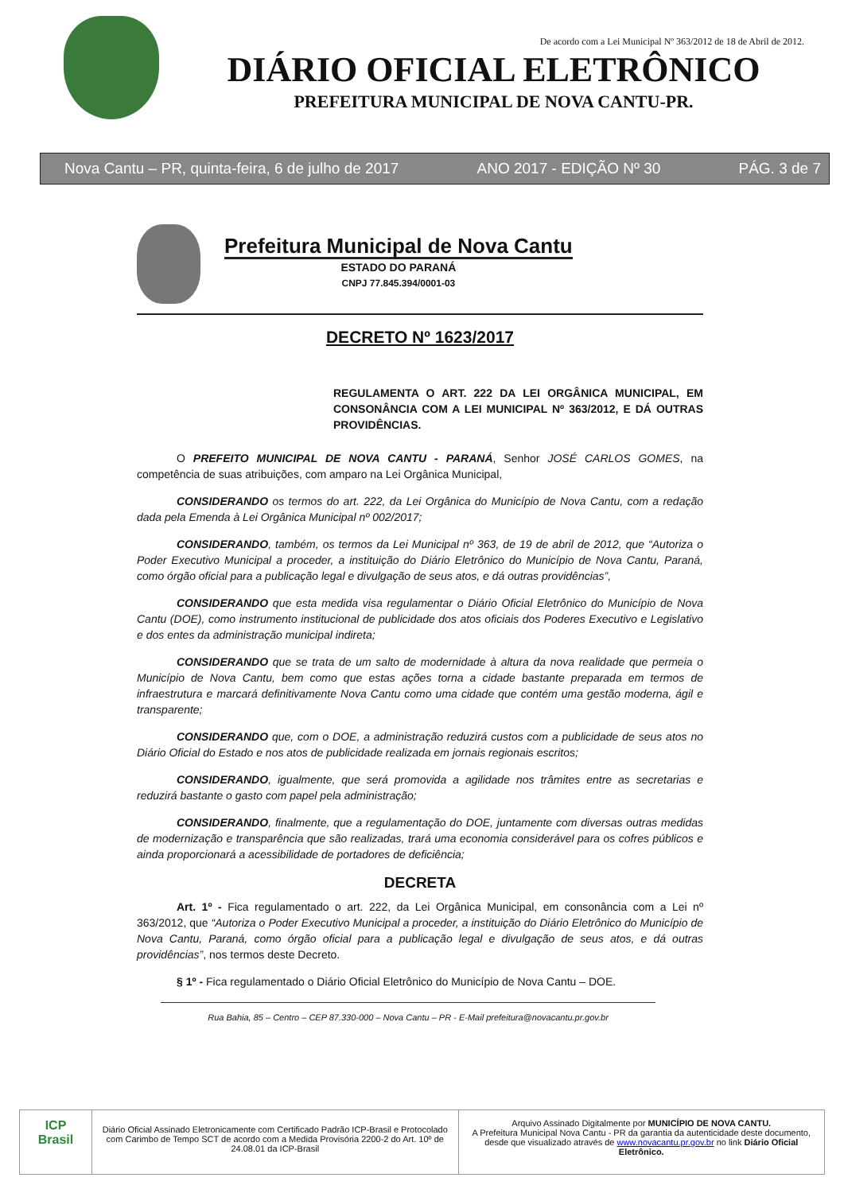De acordo com a Lei Municipal Nº 363/2012 de 18 de Abril de 2012.
DIÁRIO OFICIAL ELETRÔNICO
PREFEITURA MUNICIPAL DE NOVA CANTU-PR.
Nova Cantu – PR, quinta-feira, 6 de julho de 2017 ANO 2017 - EDIÇÃO Nº 30 PÁG. 3 de 7
Prefeitura Municipal de Nova Cantu
ESTADO DO PARANÁ
CNPJ 77.845.394/0001-03
DECRETO Nº 1623/2017
REGULAMENTA O ART. 222 DA LEI ORGÂNICA MUNICIPAL, EM CONSONÂNCIA COM A LEI MUNICIPAL Nº 363/2012, E DÁ OUTRAS PROVIDÊNCIAS.
O PREFEITO MUNICIPAL DE NOVA CANTU - PARANÁ, Senhor JOSÉ CARLOS GOMES, na competência de suas atribuições, com amparo na Lei Orgânica Municipal,
CONSIDERANDO os termos do art. 222, da Lei Orgânica do Município de Nova Cantu, com a redação dada pela Emenda à Lei Orgânica Municipal nº 002/2017;
CONSIDERANDO, também, os termos da Lei Municipal nº 363, de 19 de abril de 2012, que “Autoriza o Poder Executivo Municipal a proceder, a instituição do Diário Eletrônico do Município de Nova Cantu, Paraná, como órgão oficial para a publicação legal e divulgação de seus atos, e dá outras providências”,
CONSIDERANDO que esta medida visa regulamentar o Diário Oficial Eletrônico do Município de Nova Cantu (DOE), como instrumento institucional de publicidade dos atos oficiais dos Poderes Executivo e Legislativo e dos entes da administração municipal indireta;
CONSIDERANDO que se trata de um salto de modernidade à altura da nova realidade que permeia o Município de Nova Cantu, bem como que estas ações torna a cidade bastante preparada em termos de infraestrutura e marcará definitivamente Nova Cantu como uma cidade que contém uma gestão moderna, ágil e transparente;
CONSIDERANDO que, com o DOE, a administração reduzirá custos com a publicidade de seus atos no Diário Oficial do Estado e nos atos de publicidade realizada em jornais regionais escritos;
CONSIDERANDO, igualmente, que será promovida a agilidade nos trâmites entre as secretarias e reduzirá bastante o gasto com papel pela administração;
CONSIDERANDO, finalmente, que a regulamentação do DOE, juntamente com diversas outras medidas de modernização e transparência que são realizadas, trará uma economia considerável para os cofres públicos e ainda proporcionará a acessibilidade de portadores de deficiência;
DECRETA
Art. 1º - Fica regulamentado o art. 222, da Lei Orgânica Municipal, em consonância com a Lei nº 363/2012, que “Autoriza o Poder Executivo Municipal a proceder, a instituição do Diário Eletrônico do Município de Nova Cantu, Paraná, como órgão oficial para a publicação legal e divulgação de seus atos, e dá outras providências”, nos termos deste Decreto.
§ 1º - Fica regulamentado o Diário Oficial Eletrônico do Município de Nova Cantu – DOE.
Rua Bahia, 85 – Centro – CEP 87.330-000 – Nova Cantu – PR - E-Mail prefeitura@novacantu.pr.gov.br
ICP
Brasil
Diário Oficial Assinado Eletronicamente com Certificado Padrão ICP-Brasil e Protocolado com Carimbo de Tempo SCT de acordo com a Medida Provisória 2200-2 do Art. 10º de 24.08.01 da ICP-Brasil
Arquivo Assinado Digitalmente por MUNICÍPIO DE NOVA CANTU.
A Prefeitura Municipal Nova Cantu - PR da garantia da autenticidade deste documento, desde que visualizado através de www.novacantu.pr.gov.br no link Diário Oficial Eletrônico.